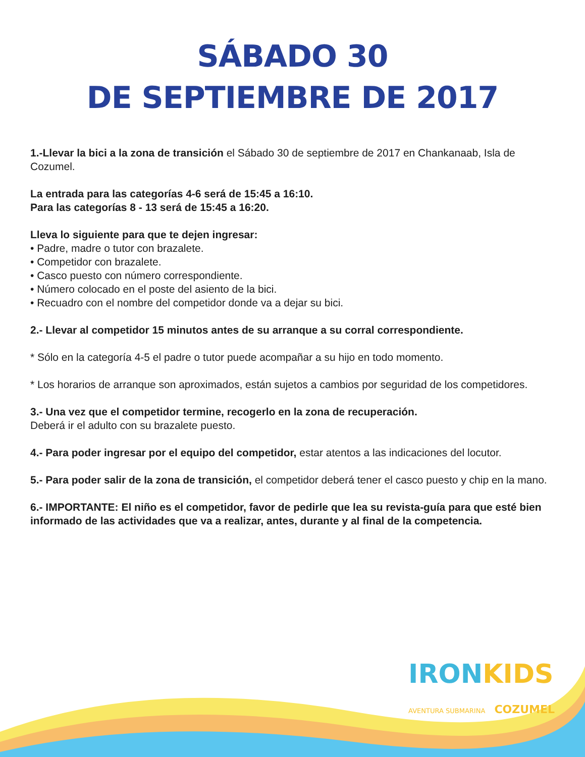SÁBADO 30
DE SEPTIEMBRE DE 2017
1.-Llevar la bici a la zona de transición el Sábado 30 de septiembre de 2017 en Chankanaab, Isla de Cozumel.
La entrada para las categorías 4-6 será de 15:45 a 16:10.
Para las categorías 8 - 13 será de 15:45 a 16:20.
Lleva lo siguiente para que te dejen ingresar:
• Padre, madre o tutor con brazalete.
• Competidor con brazalete.
• Casco puesto con número correspondiente.
• Número colocado en el poste del asiento de la bici.
• Recuadro con el nombre del competidor donde va a dejar su bici.
2.- Llevar al competidor 15 minutos antes de su arranque a su corral correspondiente.
* Sólo en la categoría 4-5 el padre o tutor puede acompañar a su hijo en todo momento.
* Los horarios de arranque son aproximados, están sujetos a cambios por seguridad de los competidores.
3.- Una vez que el competidor termine, recogerlo en la zona de recuperación.
Deberá ir el adulto con su brazalete puesto.
4.- Para poder ingresar por el equipo del competidor, estar atentos a las indicaciones del locutor.
5.- Para poder salir de la zona de transición, el competidor deberá tener el casco puesto y chip en la mano.
6.- IMPORTANTE: El niño es el competidor, favor de pedirle que lea su revista-guía para que esté bien informado de las actividades que va a realizar, antes, durante y al final de la competencia.
IRONKIDS
AVENTURA SUBMARINA COZUMEL